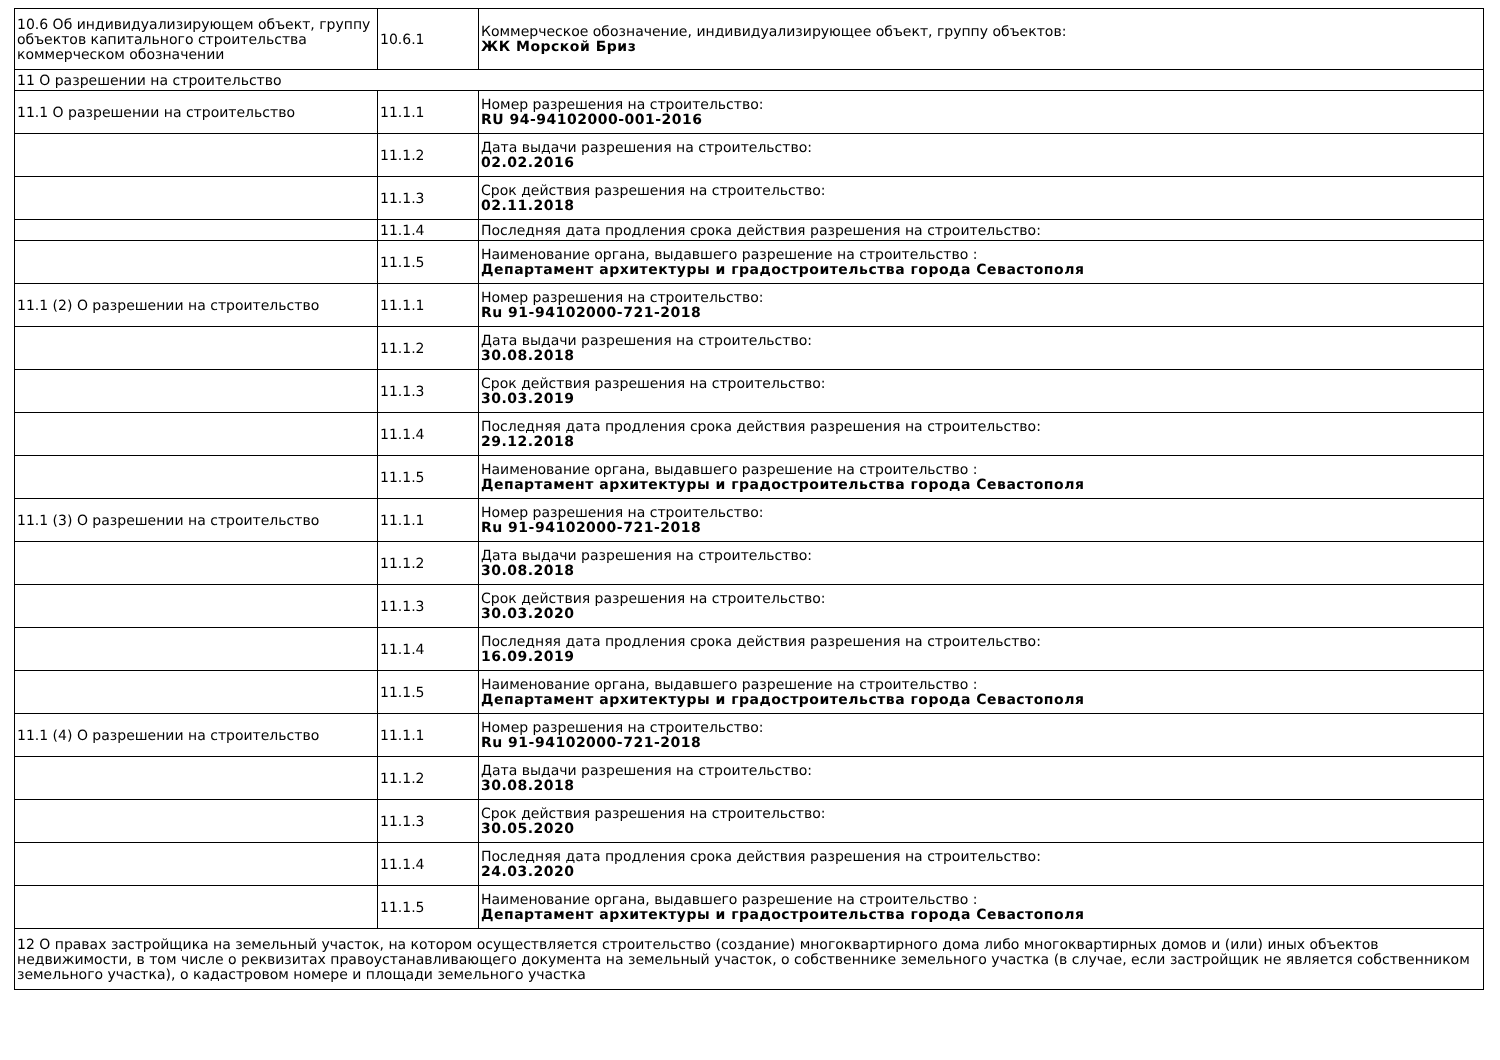| 10.6 Об индивидуализирующем объект, группу объектов капитального строительства коммерческом обозначении | 10.6.1 | Коммерческое обозначение, индивидуализирующее объект, группу объектов: ЖК Морской Бриз |
| 11 О разрешении на строительство | | |
| 11.1 О разрешении на строительство | 11.1.1 | Номер разрешения на строительство: RU 94-94102000-001-2016 |
| | 11.1.2 | Дата выдачи разрешения на строительство: 02.02.2016 |
| | 11.1.3 | Срок действия разрешения на строительство: 02.11.2018 |
| | 11.1.4 | Последняя дата продления срока действия разрешения на строительство: |
| | 11.1.5 | Наименование органа, выдавшего разрешение на строительство : Департамент архитектуры и градостроительства города Севастополя |
| 11.1 (2) О разрешении на строительство | 11.1.1 | Номер разрешения на строительство: Ru 91-94102000-721-2018 |
| | 11.1.2 | Дата выдачи разрешения на строительство: 30.08.2018 |
| | 11.1.3 | Срок действия разрешения на строительство: 30.03.2019 |
| | 11.1.4 | Последняя дата продления срока действия разрешения на строительство: 29.12.2018 |
| | 11.1.5 | Наименование органа, выдавшего разрешение на строительство : Департамент архитектуры и градостроительства города Севастополя |
| 11.1 (3) О разрешении на строительство | 11.1.1 | Номер разрешения на строительство: Ru 91-94102000-721-2018 |
| | 11.1.2 | Дата выдачи разрешения на строительство: 30.08.2018 |
| | 11.1.3 | Срок действия разрешения на строительство: 30.03.2020 |
| | 11.1.4 | Последняя дата продления срока действия разрешения на строительство: 16.09.2019 |
| | 11.1.5 | Наименование органа, выдавшего разрешение на строительство : Департамент архитектуры и градостроительства города Севастополя |
| 11.1 (4) О разрешении на строительство | 11.1.1 | Номер разрешения на строительство: Ru 91-94102000-721-2018 |
| | 11.1.2 | Дата выдачи разрешения на строительство: 30.08.2018 |
| | 11.1.3 | Срок действия разрешения на строительство: 30.05.2020 |
| | 11.1.4 | Последняя дата продления срока действия разрешения на строительство: 24.03.2020 |
| | 11.1.5 | Наименование органа, выдавшего разрешение на строительство : Департамент архитектуры и градостроительства города Севастополя |
| 12 О правах застройщика на земельный участок, на котором осуществляется строительство (создание) многоквартирного дома либо многоквартирных домов и (или) иных объектов недвижимости, в том числе о реквизитах правоустанавливающего документа на земельный участок, о собственнике земельного участка (в случае, если застройщик не является собственником земельного участка), о кадастровом номере и площади земельного участка | | |